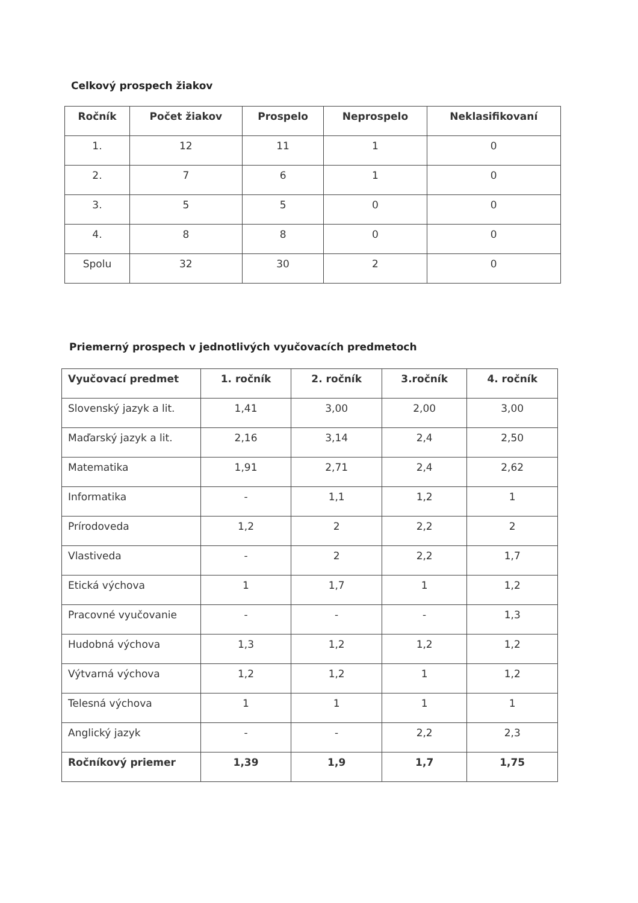Celkový prospech žiakov
| Ročník | Počet žiakov | Prospelo | Neprospelo | Neklasifikovaní |
| --- | --- | --- | --- | --- |
| 1. | 12 | 11 | 1 | 0 |
| 2. | 7 | 6 | 1 | 0 |
| 3. | 5 | 5 | 0 | 0 |
| 4. | 8 | 8 | 0 | 0 |
| Spolu | 32 | 30 | 2 | 0 |
Priemerný prospech v jednotlivých vyučovacích predmetoch
| Vyučovací predmet | 1. ročník | 2. ročník | 3.ročník | 4. ročník |
| --- | --- | --- | --- | --- |
| Slovenský jazyk a lit. | 1,41 | 3,00 | 2,00 | 3,00 |
| Maďarský jazyk a lit. | 2,16 | 3,14 | 2,4 | 2,50 |
| Matematika | 1,91 | 2,71 | 2,4 | 2,62 |
| Informatika | - | 1,1 | 1,2 | 1 |
| Prírodoveda | 1,2 | 2 | 2,2 | 2 |
| Vlastiveda | - | 2 | 2,2 | 1,7 |
| Etická výchova | 1 | 1,7 | 1 | 1,2 |
| Pracovné vyučovanie | - | - | - | 1,3 |
| Hudobná výchova | 1,3 | 1,2 | 1,2 | 1,2 |
| Výtvarná výchova | 1,2 | 1,2 | 1 | 1,2 |
| Telesná výchova | 1 | 1 | 1 | 1 |
| Anglický jazyk | - | - | 2,2 | 2,3 |
| Ročníkový priemer | 1,39 | 1,9 | 1,7 | 1,75 |